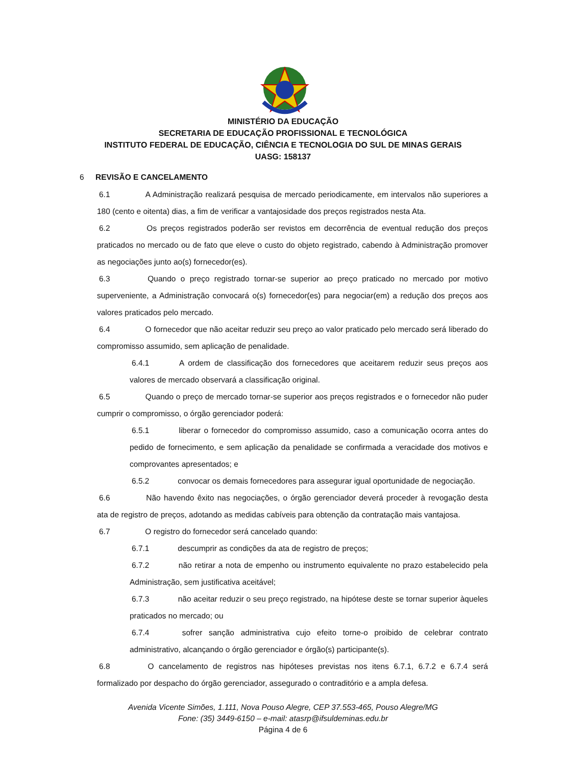MINISTÉRIO DA EDUCAÇÃO
SECRETARIA DE EDUCAÇÃO PROFISSIONAL E TECNOLÓGICA
INSTITUTO FEDERAL DE EDUCAÇÃO, CIÊNCIA E TECNOLOGIA DO SUL DE MINAS GERAIS
UASG: 158137
6 REVISÃO E CANCELAMENTO
6.1 A Administração realizará pesquisa de mercado periodicamente, em intervalos não superiores a 180 (cento e oitenta) dias, a fim de verificar a vantajosidade dos preços registrados nesta Ata.
6.2 Os preços registrados poderão ser revistos em decorrência de eventual redução dos preços praticados no mercado ou de fato que eleve o custo do objeto registrado, cabendo à Administração promover as negociações junto ao(s) fornecedor(es).
6.3 Quando o preço registrado tornar-se superior ao preço praticado no mercado por motivo superveniente, a Administração convocará o(s) fornecedor(es) para negociar(em) a redução dos preços aos valores praticados pelo mercado.
6.4 O fornecedor que não aceitar reduzir seu preço ao valor praticado pelo mercado será liberado do compromisso assumido, sem aplicação de penalidade.
6.4.1 A ordem de classificação dos fornecedores que aceitarem reduzir seus preços aos valores de mercado observará a classificação original.
6.5 Quando o preço de mercado tornar-se superior aos preços registrados e o fornecedor não puder cumprir o compromisso, o órgão gerenciador poderá:
6.5.1 liberar o fornecedor do compromisso assumido, caso a comunicação ocorra antes do pedido de fornecimento, e sem aplicação da penalidade se confirmada a veracidade dos motivos e comprovantes apresentados; e
6.5.2 convocar os demais fornecedores para assegurar igual oportunidade de negociação.
6.6 Não havendo êxito nas negociações, o órgão gerenciador deverá proceder à revogação desta ata de registro de preços, adotando as medidas cabíveis para obtenção da contratação mais vantajosa.
6.7 O registro do fornecedor será cancelado quando:
6.7.1 descumprir as condições da ata de registro de preços;
6.7.2 não retirar a nota de empenho ou instrumento equivalente no prazo estabelecido pela Administração, sem justificativa aceitável;
6.7.3 não aceitar reduzir o seu preço registrado, na hipótese deste se tornar superior àqueles praticados no mercado; ou
6.7.4 sofrer sanção administrativa cujo efeito torne-o proibido de celebrar contrato administrativo, alcançando o órgão gerenciador e órgão(s) participante(s).
6.8 O cancelamento de registros nas hipóteses previstas nos itens 6.7.1, 6.7.2 e 6.7.4 será formalizado por despacho do órgão gerenciador, assegurado o contraditório e a ampla defesa.
Avenida Vicente Simões, 1.111, Nova Pouso Alegre, CEP 37.553-465, Pouso Alegre/MG
Fone: (35) 3449-6150 – e-mail: atasrp@ifsuldeminas.edu.br
Página 4 de 6